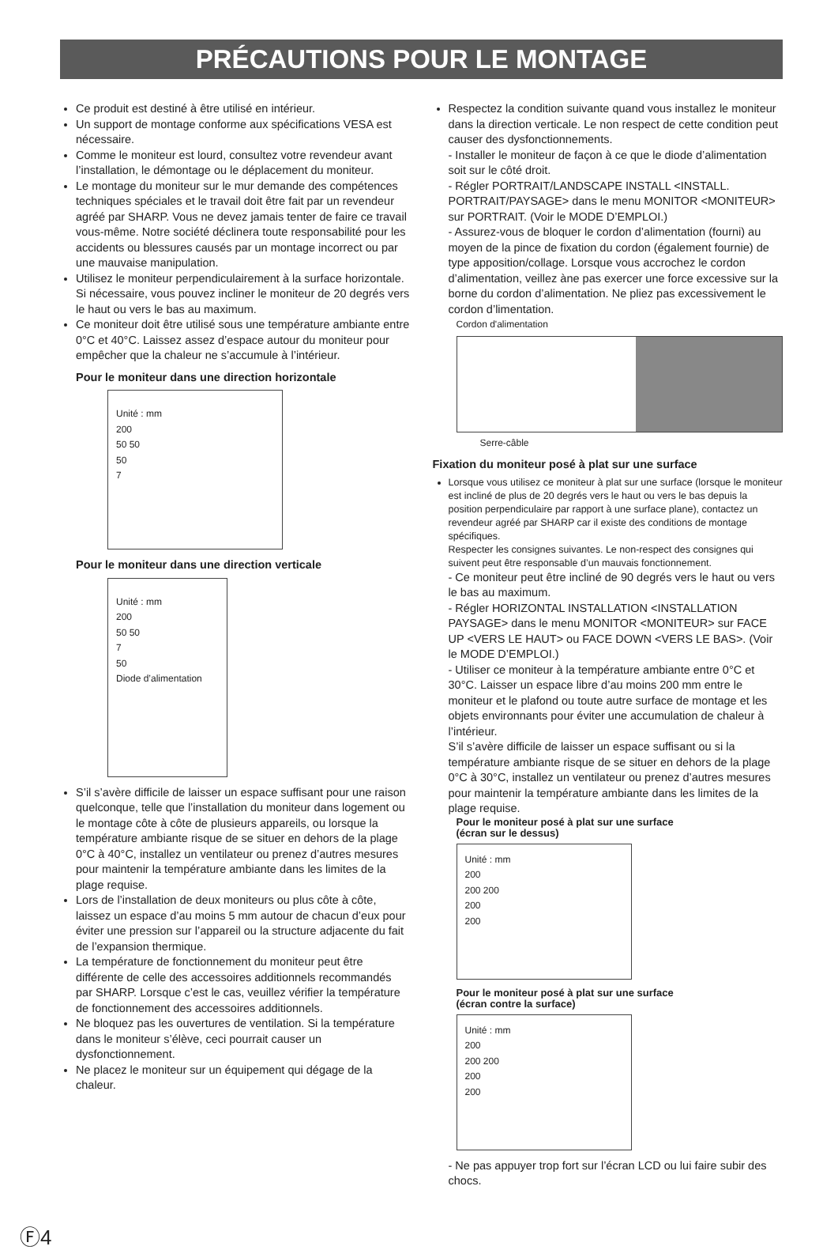PRÉCAUTIONS POUR LE MONTAGE
Ce produit est destiné à être utilisé en intérieur.
Un support de montage conforme aux spécifications VESA est nécessaire.
Comme le moniteur est lourd, consultez votre revendeur avant l’installation, le démontage ou le déplacement du moniteur.
Le montage du moniteur sur le mur demande des compétences techniques spéciales et le travail doit être fait par un revendeur agréé par SHARP. Vous ne devez jamais tenter de faire ce travail vous-même. Notre société déclinera toute responsabilité pour les accidents ou blessures causés par un montage incorrect ou par une mauvaise manipulation.
Utilisez le moniteur perpendiculairement à la surface horizontale. Si nécessaire, vous pouvez incliner le moniteur de 20 degrés vers le haut ou vers le bas au maximum.
Ce moniteur doit être utilisé sous une température ambiante entre 0°C et 40°C. Laissez assez d’espace autour du moniteur pour empêcher que la chaleur ne s’accumule à l’intérieur.
Pour le moniteur dans une direction horizontale
Unité : mm
200
50 50
50
7
Pour le moniteur dans une direction verticale
Unité : mm
200
50 50
7
50
Diode d’alimentation
S’il s’avère difficile de laisser un espace suffisant pour une raison quelconque, telle que l’installation du moniteur dans logement ou le montage côte à côte de plusieurs appareils, ou lorsque la température ambiante risque de se situer en dehors de la plage 0°C à 40°C, installez un ventilateur ou prenez d’autres mesures pour maintenir la température ambiante dans les limites de la plage requise.
Lors de l’installation de deux moniteurs ou plus côte à côte, laissez un espace d’au moins 5 mm autour de chacun d’eux pour éviter une pression sur l’appareil ou la structure adjacente du fait de l’expansion thermique.
La température de fonctionnement du moniteur peut être différente de celle des accessoires additionnels recommandés par SHARP. Lorsque c’est le cas, veuillez vérifier la température de fonctionnement des accessoires additionnels.
Ne bloquez pas les ouvertures de ventilation. Si la température dans le moniteur s’élève, ceci pourrait causer un dysfonctionnement.
Ne placez le moniteur sur un équipement qui dégage de la chaleur.
Respectez la condition suivante quand vous installez le moniteur dans la direction verticale. Le non respect de cette condition peut causer des dysfonctionnements.
- Installer le moniteur de façon à ce que le diode d’alimentation soit sur le côté droit.
- Régler PORTRAIT/LANDSCAPE INSTALL <INSTALL. PORTRAIT/PAYSAGE> dans le menu MONITOR <MONITEUR> sur PORTRAIT. (Voir le MODE D’EMPLOI.)
- Assurez-vous de bloquer le cordon d’alimentation (fourni) au moyen de la pince de fixation du cordon (également fournie) de type apposition/collage. Lorsque vous accrochez le cordon d’alimentation, veillez àne pas exercer une force excessive sur la borne du cordon d’alimentation. Ne pliez pas excessivement le cordon d’limentation.
Cordon d'alimentation
Serre-câble
Fixation du moniteur posé à plat sur une surface
Lorsque vous utilisez ce moniteur à plat sur une surface (lorsque le moniteur est incliné de plus de 20 degrés vers le haut ou vers le bas depuis la position perpendiculaire par rapport à une surface plane), contactez un revendeur agréé par SHARP car il existe des conditions de montage spécifiques.
Respecter les consignes suivantes. Le non-respect des consignes qui suivent peut être responsable d’un mauvais fonctionnement.
- Ce moniteur peut être incliné de 90 degrés vers le haut ou vers le bas au maximum.
- Régler HORIZONTAL INSTALLATION <INSTALLATION PAYSAGE> dans le menu MONITOR <MONITEUR> sur FACE UP <VERS LE HAUT> ou FACE DOWN <VERS LE BAS>. (Voir le MODE D’EMPLOI.)
- Utiliser ce moniteur à la température ambiante entre 0°C et 30°C. Laisser un espace libre d’au moins 200 mm entre le moniteur et le plafond ou toute autre surface de montage et les objets environnants pour éviter une accumulation de chaleur à l’intérieur.
S’il s’avère difficile de laisser un espace suffisant ou si la température ambiante risque de se situer en dehors de la plage 0°C à 30°C, installez un ventilateur ou prenez d’autres mesures pour maintenir la température ambiante dans les limites de la plage requise.
Pour le moniteur posé à plat sur une surface
(écran sur le dessus)
Unité : mm
200
200 200
200
200
Pour le moniteur posé à plat sur une surface
(écran contre la surface)
Unité : mm
200
200 200
200
200
- Ne pas appuyer trop fort sur l’écran LCD ou lui faire subir des chocs.
Ⓕ4